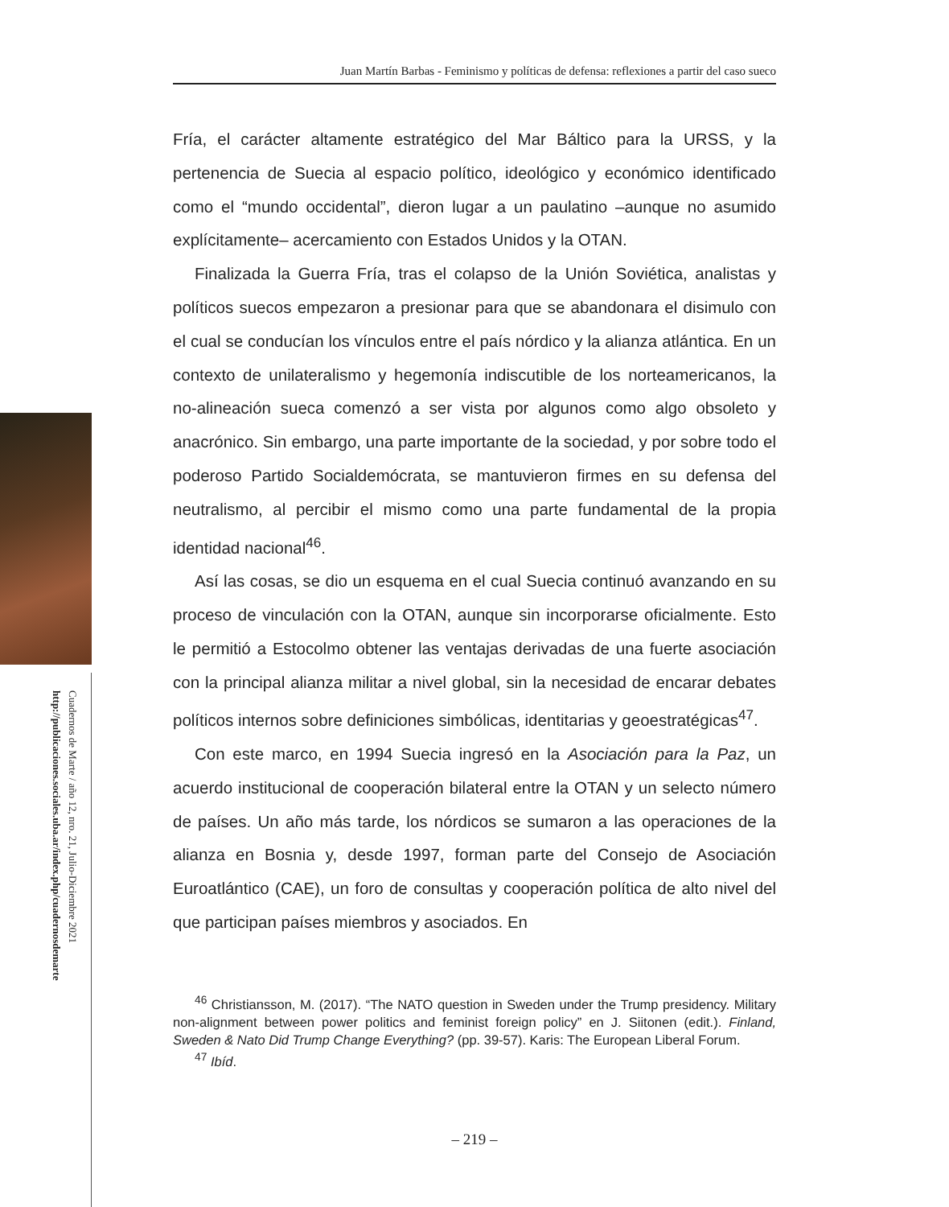Juan Martín Barbas - Feminismo y políticas de defensa: reflexiones a partir del caso sueco
Cuadernos de Marte / año 12, nro. 21, Julio-Diciembre 2021
http://publicaciones.sociales.uba.ar/index.php/cuadernosdemarte
Fría, el carácter altamente estratégico del Mar Báltico para la URSS, y la pertenencia de Suecia al espacio político, ideológico y económico identificado como el “mundo occidental”, dieron lugar a un paulatino –aunque no asumido explícitamente– acercamiento con Estados Unidos y la OTAN.
Finalizada la Guerra Fría, tras el colapso de la Unión Soviética, analistas y políticos suecos empezaron a presionar para que se abandonara el disimulo con el cual se conducían los vínculos entre el país nórdico y la alianza atlántica. En un contexto de unilateralismo y hegemonía indiscutible de los norteamericanos, la no-alineación sueca comenzó a ser vista por algunos como algo obsoleto y anacrónico. Sin embargo, una parte importante de la sociedad, y por sobre todo el poderoso Partido Socialdemócrata, se mantuvieron firmes en su defensa del neutralismo, al percibir el mismo como una parte fundamental de la propia identidad nacional<sup>46</sup>.
Así las cosas, se dio un esquema en el cual Suecia continuó avanzando en su proceso de vinculación con la OTAN, aunque sin incorporarse oficialmente. Esto le permitió a Estocolmo obtener las ventajas derivadas de una fuerte asociación con la principal alianza militar a nivel global, sin la necesidad de encarar debates políticos internos sobre definiciones simbólicas, identitarias y geoestratégicas<sup>47</sup>.
Con este marco, en 1994 Suecia ingresó en la Asociación para la Paz, un acuerdo institucional de cooperación bilateral entre la OTAN y un selecto número de países. Un año más tarde, los nórdicos se sumaron a las operaciones de la alianza en Bosnia y, desde 1997, forman parte del Consejo de Asociación Euroatlántico (CAE), un foro de consultas y cooperación política de alto nivel del que participan países miembros y asociados. En
<sup>46</sup> Christiansson, M. (2017). “The NATO question in Sweden under the Trump presidency. Military non-alignment between power politics and feminist foreign policy” en J. Siitonen (edit.). Finland, Sweden & Nato Did Trump Change Everything? (pp. 39-57). Karis: The European Liberal Forum.
<sup>47</sup> Ibíd.
– 219 –